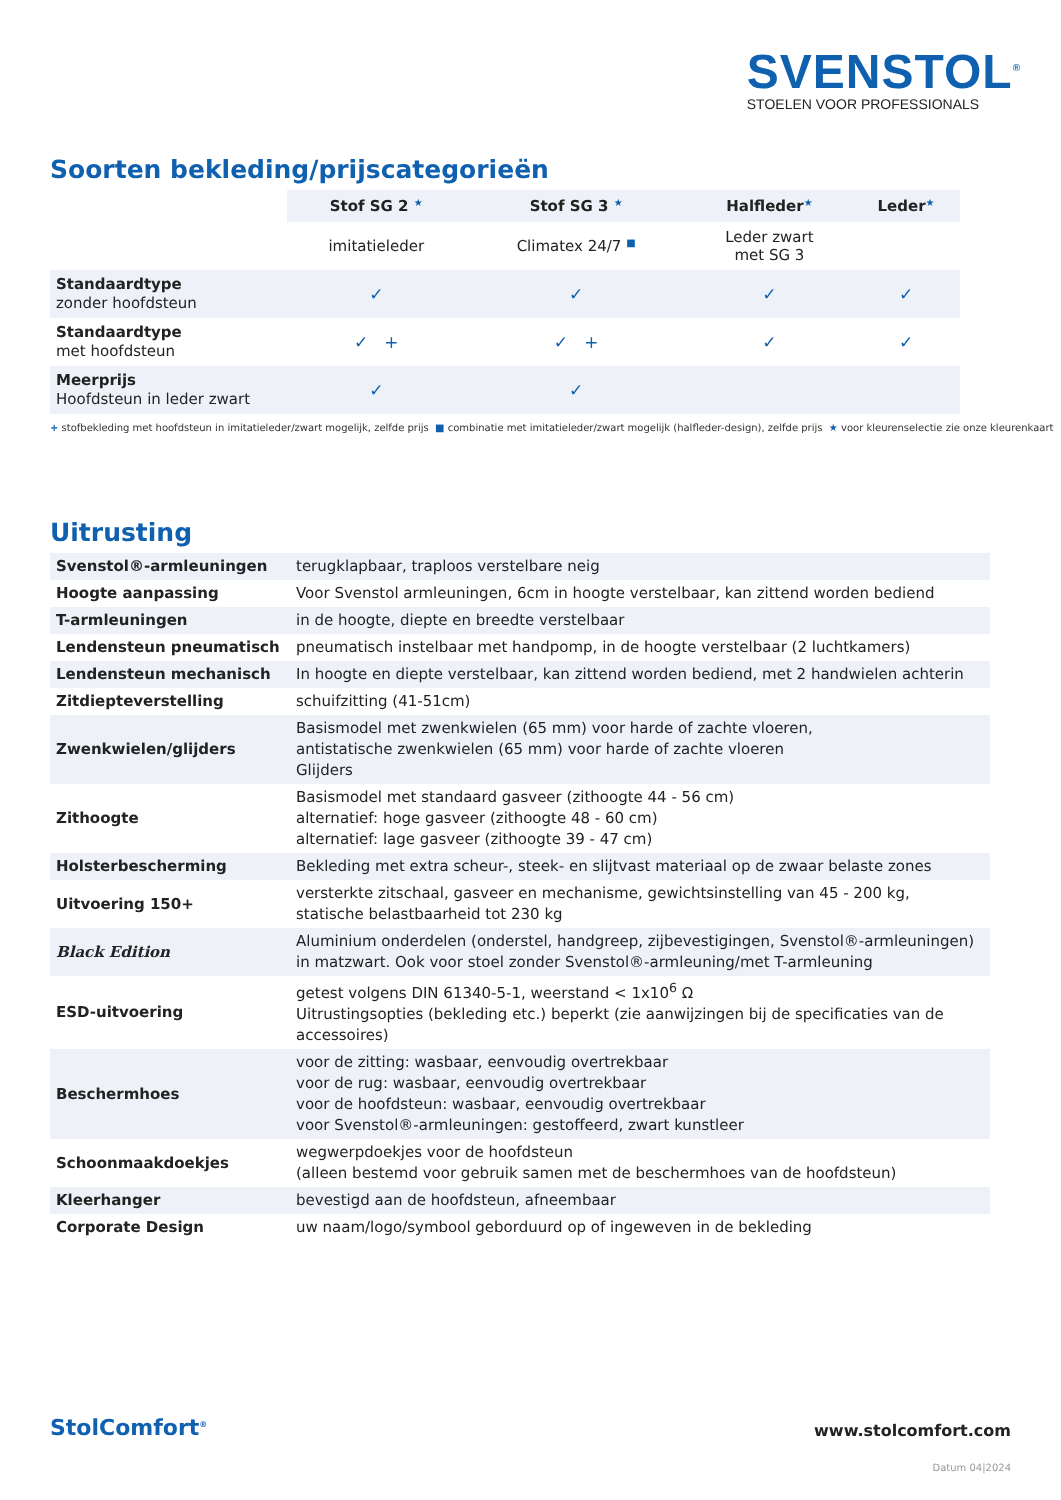SVENSTOL<sup>®</sup>
STOELEN VOOR PROFESSIONALS
Soorten bekleding/prijscategorieën
| | Stof SG 2 ★ | Stof SG 3 ★ | Halfleder ★ | Leder ★ |
| --- | --- | --- | --- | --- |
| | imitatieleder | Climatex 24/7 ■ | Leder zwart met SG 3 | |
| Standaardtype zonder hoofdsteun | ✓ | ✓ | ✓ | ✓ |
| Standaardtype met hoofdsteun | ✓ + | ✓ + | ✓ | ✓ |
| Meerprijs Hoofdsteun in leder zwart | ✓ | ✓ | | |
+ stofbekleding met hoofdsteun in imitatieleder/zwart mogelijk, zelfde prijs ■ combinatie met imitatieleder/zwart mogelijk (halfleder-design), zelfde prijs ★ voor kleurenselectie zie onze kleurenkaart
Uitrusting
| Svenstol®-armleuningen | terugklapbaar, traploos verstelbare neig |
| Hoogte aanpassing | Voor Svenstol armleuningen, 6cm in hoogte verstelbaar, kan zittend worden bediend |
| T-armleuningen | in de hoogte, diepte en breedte verstelbaar |
| Lendensteun pneumatisch | pneumatisch instelbaar met handpomp, in de hoogte verstelbaar (2 luchtkamers) |
| Lendensteun mechanisch | In hoogte en diepte verstelbaar, kan zittend worden bediend, met 2 handwielen achterin |
| Zitdiepteverstelling | schuifzitting (41-51cm) |
| Zwenkwielen/glijders | Basismodel met zwenkwielen (65 mm) voor harde of zachte vloeren, antistatische zwenkwielen (65 mm) voor harde of zachte vloeren Glijders |
| Zithoogte | Basismodel met standaard gasveer (zithoogte 44 - 56 cm) alternatief: hoge gasveer (zithoogte 48 - 60 cm) alternatief: lage gasveer (zithoogte 39 - 47 cm) |
| Holsterbescherming | Bekleding met extra scheur-, steek- en slijtvast materiaal op de zwaar belaste zones |
| Uitvoering 150+ | versterkte zitschaal, gasveer en mechanisme, gewichtsinstelling van 45 - 200 kg, statische belastbaarheid tot 230 kg |
| Black Edition | Aluminium onderdelen (onderstel, handgreep, zijbevestigingen, Svenstol®-armleuningen) in matzwart. Ook voor stoel zonder Svenstol®-armleuning/met T-armleuning |
| ESD-uitvoering | getest volgens DIN 61340-5-1, weerstand < 1x10<sup>6</sup> Ω Uitrustingsopties (bekleding etc.) beperkt (zie aanwijzingen bij de specificaties van de accessoires) |
| Beschermhoes | voor de zitting: wasbaar, eenvoudig overtrekbaar voor de rug: wasbaar, eenvoudig overtrekbaar voor de hoofdsteun: wasbaar, eenvoudig overtrekbaar voor Svenstol®-armleuningen: gestoffeerd, zwart kunstleer |
| Schoonmaakdoekjes | wegwerpdoekjes voor de hoofdsteun (alleen bestemd voor gebruik samen met de beschermhoes van de hoofdsteun) |
| Kleerhanger | bevestigd aan de hoofdsteun, afneembaar |
| Corporate Design | uw naam/logo/symbool geborduurd op of ingeweven in de bekleding |
StolComfort<sup>®</sup> www.stolcomfort.com
Datum 04|2024